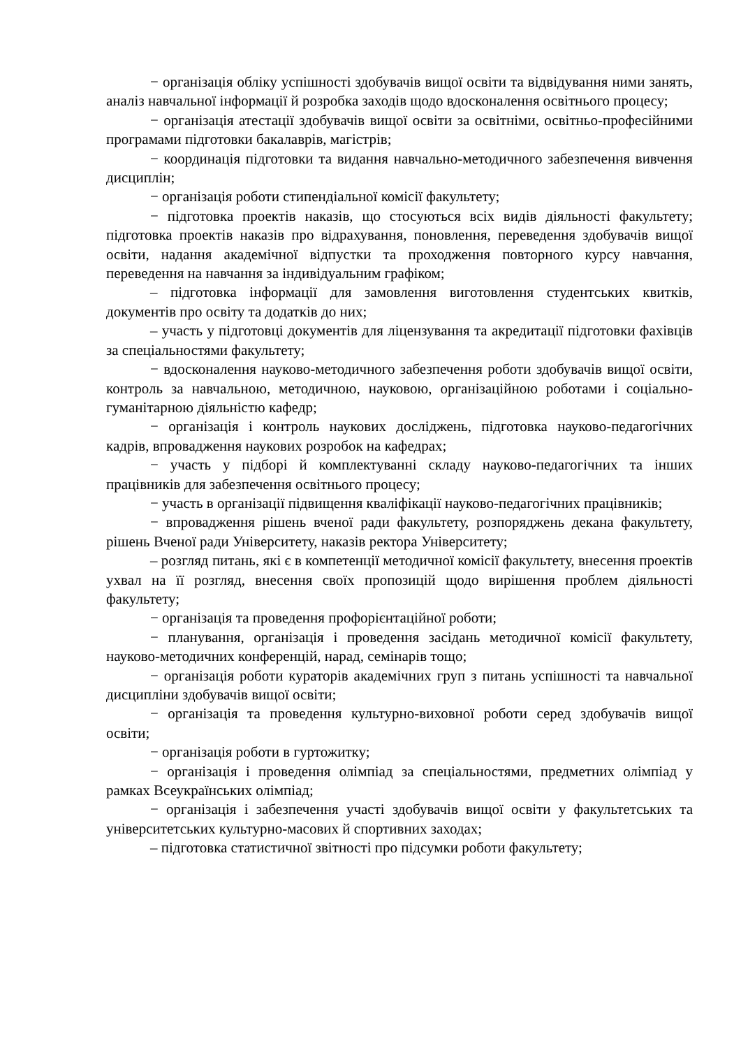− організація обліку успішності здобувачів вищої освіти та відвідування ними занять, аналіз навчальної інформації й розробка заходів щодо вдосконалення освітнього процесу;
− організація атестації здобувачів вищої освіти за освітніми, освітньо-професійними програмами підготовки бакалаврів, магістрів;
− координація підготовки та видання навчально-методичного забезпечення вивчення дисциплін;
− організація роботи стипендіальної комісії факультету;
− підготовка проектів наказів, що стосуються всіх видів діяльності факультету; підготовка проектів наказів про відрахування, поновлення, переведення здобувачів вищої освіти, надання академічної відпустки та проходження повторного курсу навчання, переведення на навчання за індивідуальним графіком;
– підготовка інформації для замовлення виготовлення студентських квитків, документів про освіту та додатків до них;
– участь у підготовці документів для ліцензування та акредитації підготовки фахівців за спеціальностями факультету;
− вдосконалення науково-методичного забезпечення роботи здобувачів вищої освіти, контроль за навчальною, методичною, науковою, організаційною роботами і соціально-гуманітарною діяльністю кафедр;
− організація і контроль наукових досліджень, підготовка науково-педагогічних кадрів, впровадження наукових розробок на кафедрах;
− участь у підборі й комплектуванні складу науково-педагогічних та інших працівників для забезпечення освітнього процесу;
− участь в організації підвищення кваліфікації науково-педагогічних працівників;
− впровадження рішень вченої ради факультету, розпоряджень декана факультету, рішень Вченої ради Університету, наказів ректора Університету;
– розгляд питань, які є в компетенції методичної комісії факультету, внесення проектів ухвал на її розгляд, внесення своїх пропозицій щодо вирішення проблем діяльності факультету;
− організація та проведення профорієнтаційної роботи;
− планування, організація і проведення засідань методичної комісії факультету, науково-методичних конференцій, нарад, семінарів тощо;
− організація роботи кураторів академічних груп з питань успішності та навчальної дисципліни здобувачів вищої освіти;
− організація та проведення культурно-виховної роботи серед здобувачів вищої освіти;
− організація роботи в гуртожитку;
− організація і проведення олімпіад за спеціальностями, предметних олімпіад у рамках Всеукраїнських олімпіад;
− організація і забезпечення участі здобувачів вищої освіти у факультетських та університетських культурно-масових й спортивних заходах;
– підготовка статистичної звітності про підсумки роботи факультету;